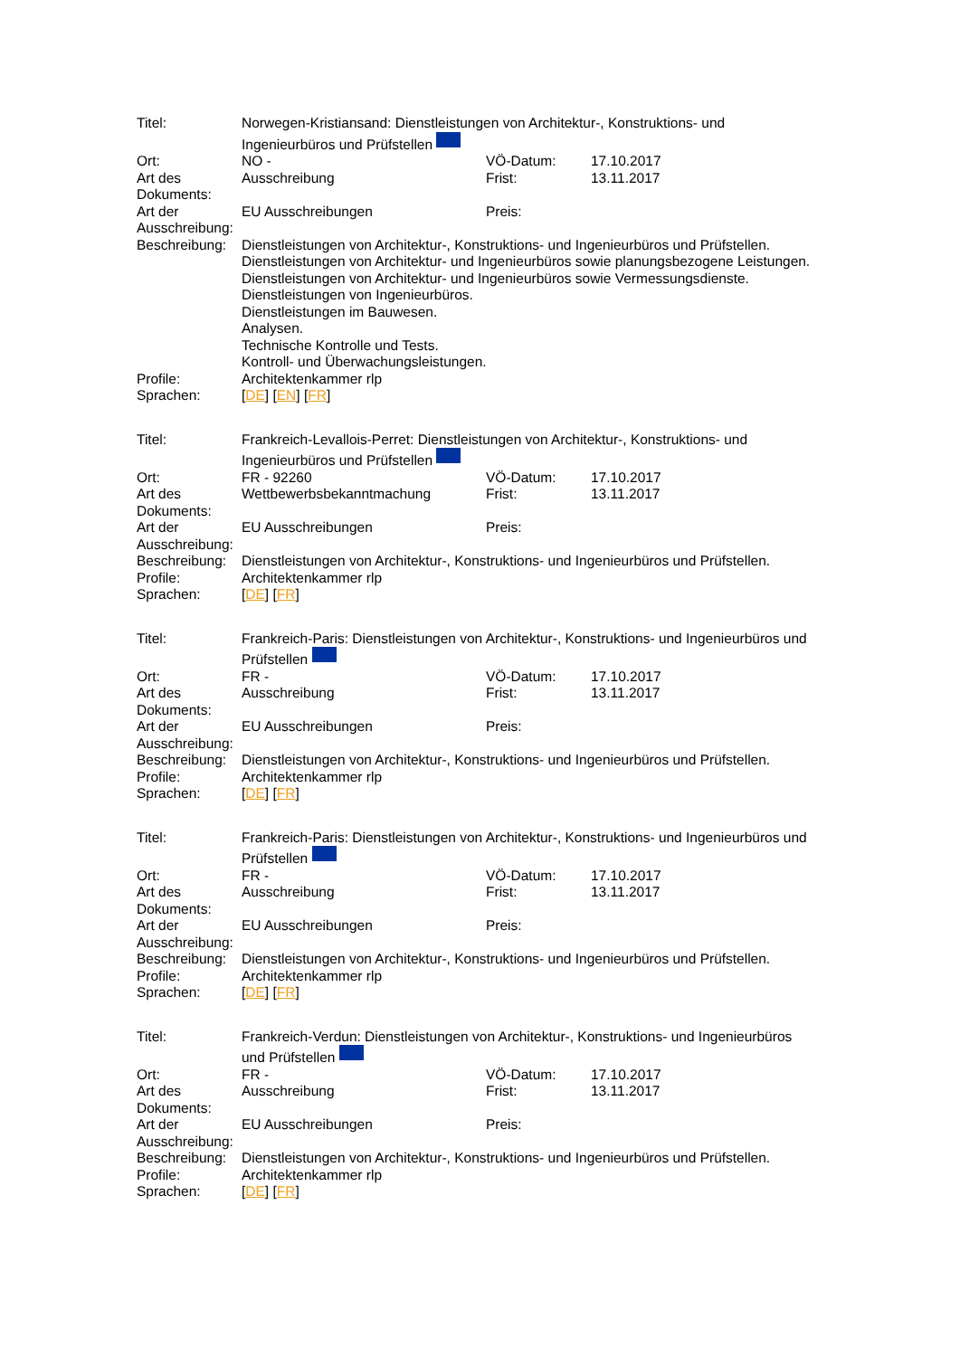| Titel: | Norwegen-Kristiansand: Dienstleistungen von Architektur-, Konstruktions- und Ingenieurbüros und Prüfstellen | | |
| Ort: | NO - | VÖ-Datum: | 17.10.2017 |
| Art des Dokuments: | Ausschreibung | Frist: | 13.11.2017 |
| Art der Ausschreibung: | EU Ausschreibungen | Preis: | |
| Beschreibung: | Dienstleistungen von Architektur-, Konstruktions- und Ingenieurbüros und Prüfstellen. Dienstleistungen von Architektur- und Ingenieurbüros sowie planungsbezogene Leistungen. Dienstleistungen von Architektur- und Ingenieurbüros sowie Vermessungsdienste. Dienstleistungen von Ingenieurbüros. Dienstleistungen im Bauwesen. Analysen. Technische Kontrolle und Tests. Kontroll- und Überwachungsleistungen. | | |
| Profile: | Architektenkammer rlp | | |
| Sprachen: | [ DE ] [ EN ] [ FR ] | | |
| Titel: | Frankreich-Levallois-Perret: Dienstleistungen von Architektur-, Konstruktions- und Ingenieurbüros und Prüfstellen | | |
| Ort: | FR - 92260 | VÖ-Datum: | 17.10.2017 |
| Art des Dokuments: | Wettbewerbsbekanntmachung | Frist: | 13.11.2017 |
| Art der Ausschreibung: | EU Ausschreibungen | Preis: | |
| Beschreibung: | Dienstleistungen von Architektur-, Konstruktions- und Ingenieurbüros und Prüfstellen. | | |
| Profile: | Architektenkammer rlp | | |
| Sprachen: | [ DE ] [ FR ] | | |
| Titel: | Frankreich-Paris: Dienstleistungen von Architektur-, Konstruktions- und Ingenieurbüros und Prüfstellen | | |
| Ort: | FR - | VÖ-Datum: | 17.10.2017 |
| Art des Dokuments: | Ausschreibung | Frist: | 13.11.2017 |
| Art der Ausschreibung: | EU Ausschreibungen | Preis: | |
| Beschreibung: | Dienstleistungen von Architektur-, Konstruktions- und Ingenieurbüros und Prüfstellen. | | |
| Profile: | Architektenkammer rlp | | |
| Sprachen: | [ DE ] [ FR ] | | |
| Titel: | Frankreich-Paris: Dienstleistungen von Architektur-, Konstruktions- und Ingenieurbüros und Prüfstellen | | |
| Ort: | FR - | VÖ-Datum: | 17.10.2017 |
| Art des Dokuments: | Ausschreibung | Frist: | 13.11.2017 |
| Art der Ausschreibung: | EU Ausschreibungen | Preis: | |
| Beschreibung: | Dienstleistungen von Architektur-, Konstruktions- und Ingenieurbüros und Prüfstellen. | | |
| Profile: | Architektenkammer rlp | | |
| Sprachen: | [ DE ] [ FR ] | | |
| Titel: | Frankreich-Verdun: Dienstleistungen von Architektur-, Konstruktions- und Ingenieurbüros und Prüfstellen | | |
| Ort: | FR - | VÖ-Datum: | 17.10.2017 |
| Art des Dokuments: | Ausschreibung | Frist: | 13.11.2017 |
| Art der Ausschreibung: | EU Ausschreibungen | Preis: | |
| Beschreibung: | Dienstleistungen von Architektur-, Konstruktions- und Ingenieurbüros und Prüfstellen. | | |
| Profile: | Architektenkammer rlp | | |
| Sprachen: | [ DE ] [ FR ] | | |